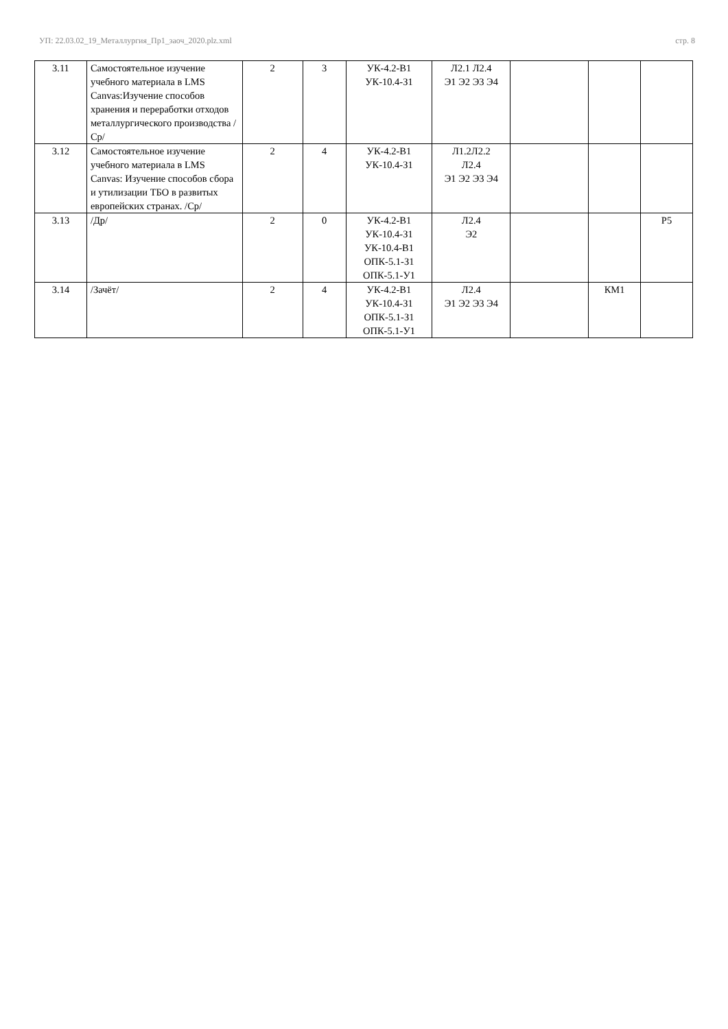УП: 22.03.02_19_Металлургия_Пр1_заоч_2020.plz.xml стр. 8
| 3.11 | Самостоятельное изучение учебного материала в LMS Canvas:Изучение способов хранения и переработки отходов металлургического производства /Ср/ | 2 | 3 | УК-4.2-В1 УК-10.4-З1 | Л2.1 Л2.4 Э1 Э2 Э3 Э4 | | | |
| 3.12 | Самостоятельное изучение учебного материала в LMS Canvas: Изучение способов сбора и утилизации ТБО в развитых европейских странах. /Ср/ | 2 | 4 | УК-4.2-В1 УК-10.4-З1 | Л1.2Л2.2 Л2.4 Э1 Э2 Э3 Э4 | | | |
| 3.13 | /Др/ | 2 | 0 | УК-4.2-В1 УК-10.4-З1 УК-10.4-В1 ОПК-5.1-З1 ОПК-5.1-У1 | Л2.4 Э2 | | | Р5 |
| 3.14 | /Зачёт/ | 2 | 4 | УК-4.2-В1 УК-10.4-З1 ОПК-5.1-З1 ОПК-5.1-У1 | Л2.4 Э1 Э2 Э3 Э4 | | КМ1 | |